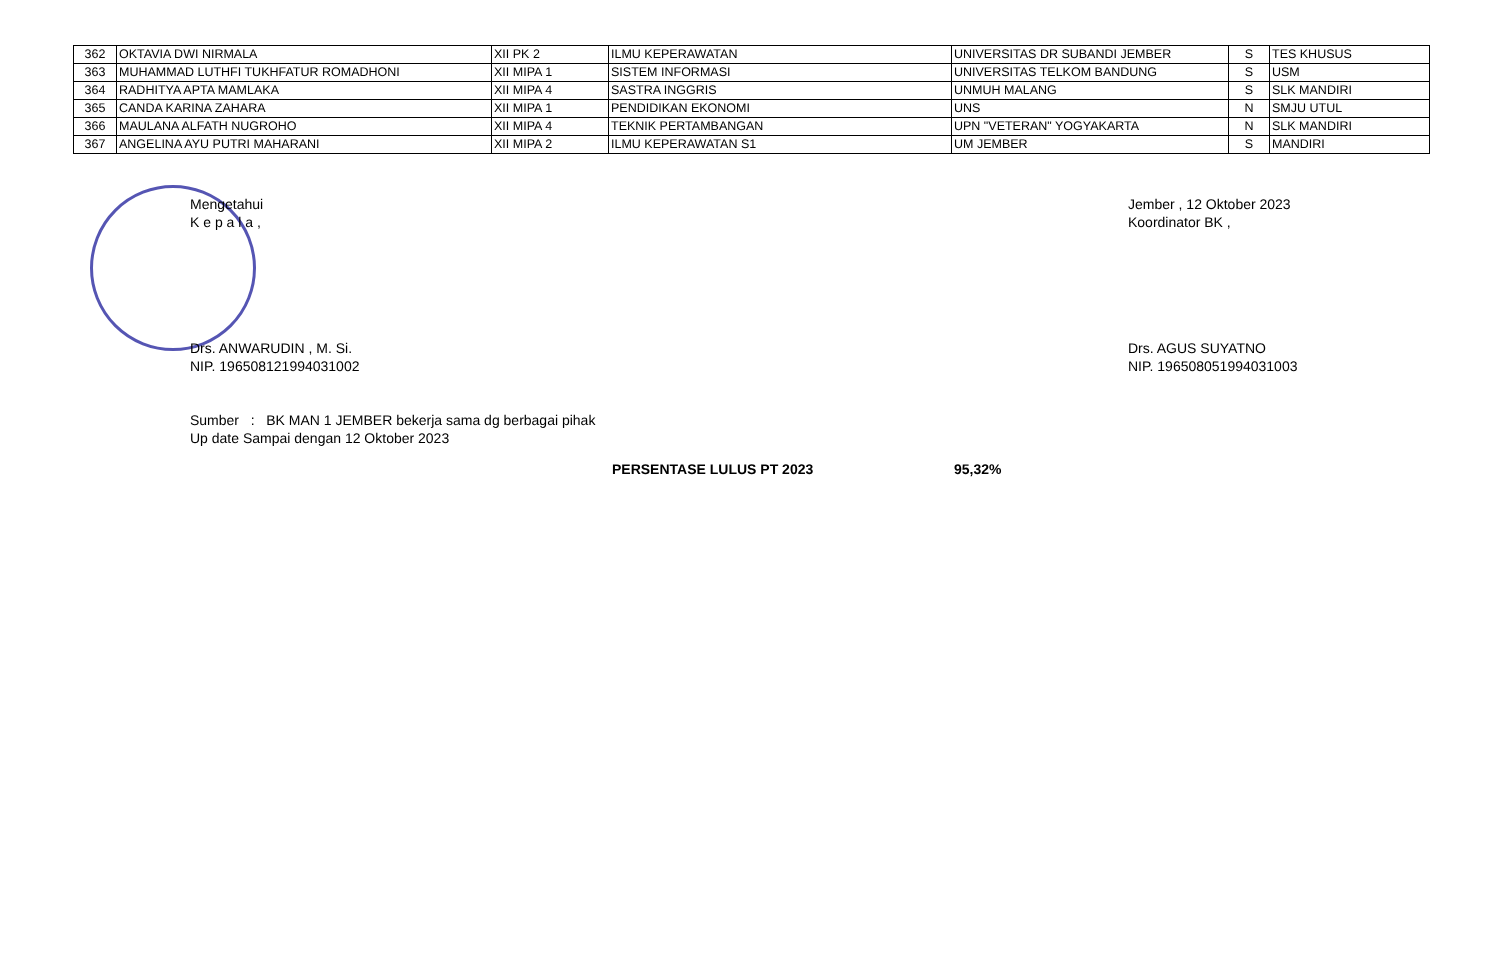| 362 | OKTAVIA DWI NIRMALA | XII PK 2 | ILMU KEPERAWATAN | UNIVERSITAS DR SUBANDI JEMBER | S | TES KHUSUS |
| 363 | MUHAMMAD LUTHFI TUKHFATUR ROMADHONI | XII MIPA 1 | SISTEM INFORMASI | UNIVERSITAS TELKOM BANDUNG | S | USM |
| 364 | RADHITYA APTA MAMLAKA | XII MIPA 4 | SASTRA INGGRIS | UNMUH MALANG | S | SLK MANDIRI |
| 365 | CANDA KARINA ZAHARA | XII MIPA 1 | PENDIDIKAN EKONOMI | UNS | N | SMJU UTUL |
| 366 | MAULANA ALFATH NUGROHO | XII MIPA 4 | TEKNIK PERTAMBANGAN | UPN "VETERAN" YOGYAKARTA | N | SLK MANDIRI |
| 367 | ANGELINA AYU PUTRI MAHARANI | XII MIPA 2 | ILMU KEPERAWATAN S1 | UM JEMBER | S | MANDIRI |
Mengetahui
K e p a l a ,
Drs. ANWARUDIN , M. Si.
NIP. 196508121994031002
Sumber : BK MAN 1 JEMBER bekerja sama dg berbagai pihak
Up date Sampai dengan 12 Oktober 2023
Jember , 12 Oktober 2023
Koordinator BK ,
Drs. AGUS SUYATNO
NIP. 196508051994031003
PERSENTASE LULUS PT 2023 95,32%